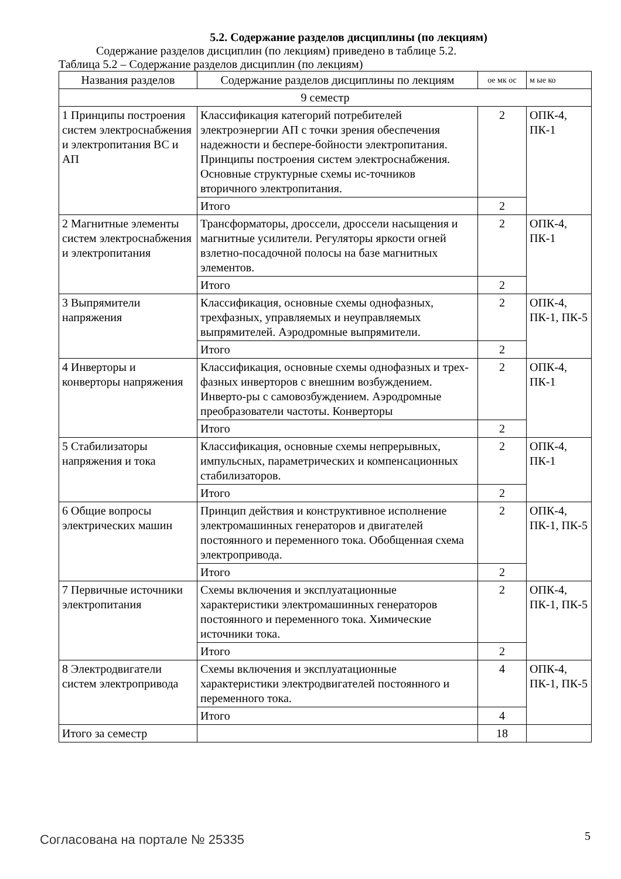5.2. Содержание разделов дисциплины (по лекциям)
Содержание разделов дисциплин (по лекциям) приведено в таблице 5.2.
Таблица 5.2 – Содержание разделов дисциплин (по лекциям)
| Названия разделов | Содержание разделов дисциплины по лекциям | ое мк ос | м ые ко |
| --- | --- | --- | --- |
| 9 семестр | | | |
| 1 Принципы построения систем электроснабжения и электропитания ВС и АП | Классификация категорий потребителей электроэнергии АП с точки зрения обеспечения надежности и беспере-бойности электропитания. Принципы построения систем электроснабжения. Основные структурные схемы ис-точников вторичного электропитания. | 2 | ОПК-4, ПК-1 |
| | Итого | 2 | |
| 2 Магнитные элементы систем электроснабжения и электропитания | Трансформаторы, дроссели, дроссели насыщения и магнитные усилители. Регуляторы яркости огней взлетно-посадочной полосы на базе магнитных элементов. | 2 | ОПК-4, ПК-1 |
| | Итого | 2 | |
| 3 Выпрямители напряжения | Классификация, основные схемы однофазных, трехфазных, управляемых и неуправляемых выпрямителей. Аэродромные выпрямители. | 2 | ОПК-4, ПК-1, ПК-5 |
| | Итого | 2 | |
| 4 Инверторы и конверторы напряжения | Классификация, основные схемы однофазных и трех-фазных инверторов с внешним возбуждением. Инверто-ры с самовозбуждением. Аэродромные преобразователи частоты. Конверторы | 2 | ОПК-4, ПК-1 |
| | Итого | 2 | |
| 5 Стабилизаторы напряжения и тока | Классификация, основные схемы непрерывных, импульсных, параметрических и компенсационных стабилизаторов. | 2 | ОПК-4, ПК-1 |
| | Итого | 2 | |
| 6 Общие вопросы электрических машин | Принцип действия и конструктивное исполнение электромашинных генераторов и двигателей постоянного и переменного тока. Обобщенная схема электропривода. | 2 | ОПК-4, ПК-1, ПК-5 |
| | Итого | 2 | |
| 7 Первичные источники электропитания | Схемы включения и эксплуатационные характеристики электромашинных генераторов постоянного и переменного тока. Химические источники тока. | 2 | ОПК-4, ПК-1, ПК-5 |
| | Итого | 2 | |
| 8 Электродвигатели систем электропривода | Схемы включения и эксплуатационные характеристики электродвигателей постоянного и переменного тока. | 4 | ОПК-4, ПК-1, ПК-5 |
| | Итого | 4 | |
| Итого за семестр | | 18 | |
Согласована на портале № 25335 5